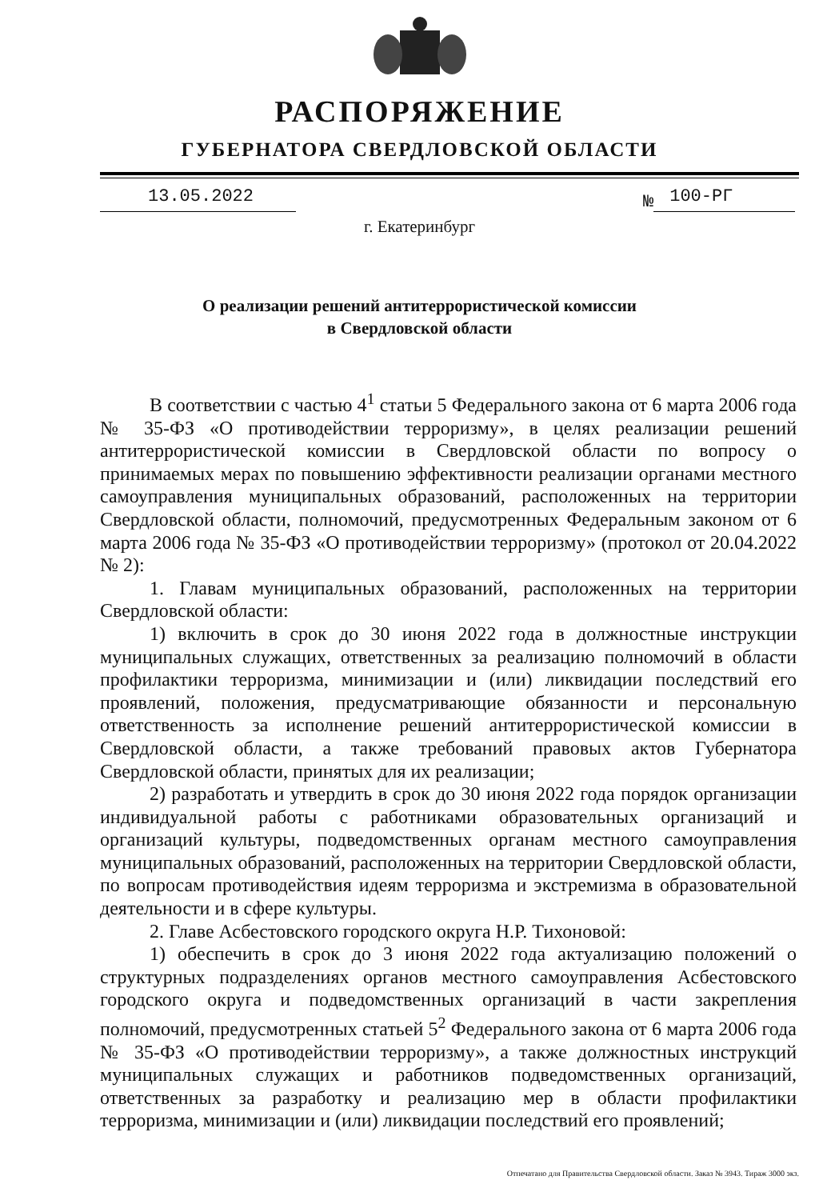РАСПОРЯЖЕНИЕ
ГУБЕРНАТОРА СВЕРДЛОВСКОЙ ОБЛАСТИ
13.05.2022 № 100-РГ
г. Екатеринбург
О реализации решений антитеррористической комиссии
в Свердловской области
В соответствии с частью 4<sup>1</sup> статьи 5 Федерального закона от 6 марта 2006 года № 35-ФЗ «О противодействии терроризму», в целях реализации решений антитеррористической комиссии в Свердловской области по вопросу о принимаемых мерах по повышению эффективности реализации органами местного самоуправления муниципальных образований, расположенных на территории Свердловской области, полномочий, предусмотренных Федеральным законом от 6 марта 2006 года № 35-ФЗ «О противодействии терроризму» (протокол от 20.04.2022 № 2):
1. Главам муниципальных образований, расположенных на территории Свердловской области:
1) включить в срок до 30 июня 2022 года в должностные инструкции муниципальных служащих, ответственных за реализацию полномочий в области профилактики терроризма, минимизации и (или) ликвидации последствий его проявлений, положения, предусматривающие обязанности и персональную ответственность за исполнение решений антитеррористической комиссии в Свердловской области, а также требований правовых актов Губернатора Свердловской области, принятых для их реализации;
2) разработать и утвердить в срок до 30 июня 2022 года порядок организации индивидуальной работы с работниками образовательных организаций и организаций культуры, подведомственных органам местного самоуправления муниципальных образований, расположенных на территории Свердловской области, по вопросам противодействия идеям терроризма и экстремизма в образовательной деятельности и в сфере культуры.
2. Главе Асбестовского городского округа Н.Р. Тихоновой:
1) обеспечить в срок до 3 июня 2022 года актуализацию положений о структурных подразделениях органов местного самоуправления Асбестовского городского округа и подведомственных организаций в части закрепления полномочий, предусмотренных статьей 5<sup>2</sup> Федерального закона от 6 марта 2006 года № 35-ФЗ «О противодействии терроризму», а также должностных инструкций муниципальных служащих и работников подведомственных организаций, ответственных за разработку и реализацию мер в области профилактики терроризма, минимизации и (или) ликвидации последствий его проявлений;
Отпечатано для Правительства Свердловской области. Заказ № 3943. Тираж 3000 экз.